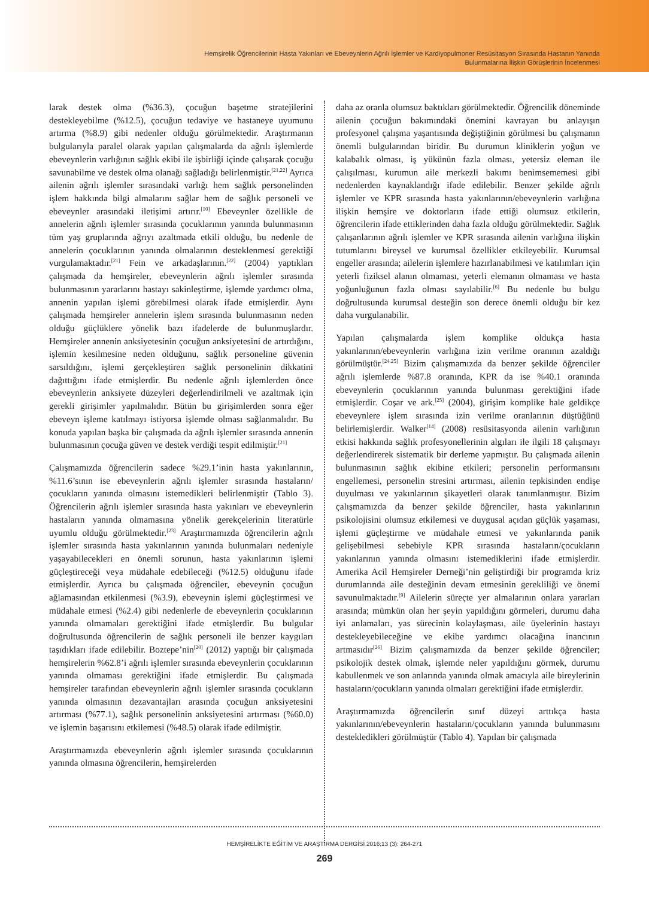Hemşirelik Öğrencilerinin Hasta Yakınları ve Ebeveynlerin Ağrılı İşlemler ve Kardiyopulmoner Resüsitasyon Sırasında Hastanın Yanında
Bulunmalarına İlişkin Görüşlerinin İncelenmesi
larak destek olma (%36.3), çocuğun başetme stratejilerini destekleyebilme (%12.5), çocuğun tedaviye ve hastaneye uyumunu artırma (%8.9) gibi nedenler olduğu görülmektedir. Araştırmanın bulgularıyla paralel olarak yapılan çalışmalarda da ağrılı işlemlerde ebeveynlerin varlığının sağlık ekibi ile işbirliği içinde çalışarak çocuğu savunabilme ve destek olma olanağı sağladığı belirlenmiştir.<sup>[21,22]</sup> Ayrıca ailenin ağrılı işlemler sırasındaki varlığı hem sağlık personelinden işlem hakkında bilgi almalarını sağlar hem de sağlık personeli ve ebeveynler arasındaki iletişimi artırır.<sup>[10]</sup> Ebeveynler özellikle de annelerin ağrılı işlemler sırasında çocuklarının yanında bulunmasının tüm yaş gruplarında ağrıyı azaltmada etkili olduğu, bu nedenle de annelerin çocuklarının yanında olmalarının desteklenmesi gerektiği vurgulamaktadır.<sup>[21]</sup> Fein ve arkadaşlarının.<sup>[22]</sup> (2004) yaptıkları çalışmada da hemşireler, ebeveynlerin ağrılı işlemler sırasında bulunmasının yararlarını hastayı sakinleştirme, işlemde yardımcı olma, annenin yapılan işlemi görebilmesi olarak ifade etmişlerdir. Aynı çalışmada hemşireler annelerin işlem sırasında bulunmasının neden olduğu güçlüklere yönelik bazı ifadelerde de bulunmuşlardır. Hemşireler annenin anksiyetesinin çocuğun anksiyetesini de artırdığını, işlemin kesilmesine neden olduğunu, sağlık personeline güvenin sarsıldığını, işlemi gerçekleştiren sağlık personelinin dikkatini dağıttığını ifade etmişlerdir. Bu nedenle ağrılı işlemlerden önce ebeveynlerin anksiyete düzeyleri değerlendirilmeli ve azaltmak için gerekli girişimler yapılmalıdır. Bütün bu girişimlerden sonra eğer ebeveyn işleme katılmayı istiyorsa işlemde olması sağlanmalıdır. Bu konuda yapılan başka bir çalışmada da ağrılı işlemler sırasında annenin bulunmasının çocuğa güven ve destek verdiği tespit edilmiştir.<sup>[21]</sup>
Çalışmamızda öğrencilerin sadece %29.1’inin hasta yakınlarının, %11.6’sının ise ebeveynlerin ağrılı işlemler sırasında hastaların/çocukların yanında olmasını istemedikleri belirlenmiştir (Tablo 3). Öğrencilerin ağrılı işlemler sırasında hasta yakınları ve ebeveynlerin hastaların yanında olmamasına yönelik gerekçelerinin literatürle uyumlu olduğu görülmektedir.<sup>[23]</sup> Araştırmamızda öğrencilerin ağrılı işlemler sırasında hasta yakınlarının yanında bulunmaları nedeniyle yaşayabilecekleri en önemli sorunun, hasta yakınlarının işlemi güçleştireceği veya müdahale edebileceği (%12.5) olduğunu ifade etmişlerdir. Ayrıca bu çalışmada öğrenciler, ebeveynin çocuğun ağlamasından etkilenmesi (%3.9), ebeveynin işlemi güçleştirmesi ve müdahale etmesi (%2.4) gibi nedenlerle de ebeveynlerin çocuklarının yanında olmamaları gerektiğini ifade etmişlerdir. Bu bulgular doğrultusunda öğrencilerin de sağlık personeli ile benzer kaygıları taşıdıkları ifade edilebilir. Boztepe’nin<sup>[20]</sup> (2012) yaptığı bir çalışmada hemşirelerin %62.8’i ağrılı işlemler sırasında ebeveynlerin çocuklarının yanında olmaması gerektiğini ifade etmişlerdir. Bu çalışmada hemşireler tarafından ebeveynlerin ağrılı işlemler sırasında çocukların yanında olmasının dezavantajları arasında çocuğun anksiyetesini artırması (%77.1), sağlık personelinin anksiyetesini artırması (%60.0) ve işlemin başarısını etkilemesi (%48.5) olarak ifade edilmiştir.
Araştırmamızda ebeveynlerin ağrılı işlemler sırasında çocuklarının yanında olmasına öğrencilerin, hemşirelerden
daha az oranla olumsuz baktıkları görülmektedir. Öğrencilik döneminde ailenin çocuğun bakımındaki önemini kavrayan bu anlayışın profesyonel çalışma yaşantısında değiştiğinin görülmesi bu çalışmanın önemli bulgularından biridir. Bu durumun kliniklerin yoğun ve kalabalık olması, iş yükünün fazla olması, yetersiz eleman ile çalışılması, kurumun aile merkezli bakımı benimsememesi gibi nedenlerden kaynaklandığı ifade edilebilir. Benzer şekilde ağrılı işlemler ve KPR sırasında hasta yakınlarının/ebeveynlerin varlığına ilişkin hemşire ve doktorların ifade ettiği olumsuz etkilerin, öğrencilerin ifade ettiklerinden daha fazla olduğu görülmektedir. Sağlık çalışanlarının ağrılı işlemler ve KPR sırasında ailenin varlığına ilişkin tutumlarını bireysel ve kurumsal özellikler etkileyebilir. Kurumsal engeller arasında; ailelerin işlemlere hazırlanabilmesi ve katılımları için yeterli fiziksel alanın olmaması, yeterli elemanın olmaması ve hasta yoğunluğunun fazla olması sayılabilir.<sup>[6]</sup> Bu nedenle bu bulgu doğrultusunda kurumsal desteğin son derece önemli olduğu bir kez daha vurgulanabilir.
Yapılan çalışmalarda işlem komplike oldukça hasta yakınlarının/ebeveynlerin varlığına izin verilme oranının azaldığı görülmüştür.<sup>[24.25]</sup> Bizim çalışmamızda da benzer şekilde öğrenciler ağrılı işlemlerde %87.8 oranında, KPR da ise %40.1 oranında ebeveynlerin çocuklarının yanında bulunması gerektiğini ifade etmişlerdir. Coşar ve ark.<sup>[25]</sup> (2004), girişim komplike hale geldikçe ebeveynlere işlem sırasında izin verilme oranlarının düştüğünü belirlemişlerdir. Walker<sup>[14]</sup> (2008) resüsitasyonda ailenin varlığının etkisi hakkında sağlık profesyonellerinin algıları ile ilgili 18 çalışmayı değerlendirerek sistematik bir derleme yapmıştır. Bu çalışmada ailenin bulunmasının sağlık ekibine etkileri; personelin performansını engellemesi, personelin stresini artırması, ailenin tepkisinden endişe duyulması ve yakınlarının şikayetleri olarak tanımlanmıştır. Bizim çalışmamızda da benzer şekilde öğrenciler, hasta yakınlarının psikolojisini olumsuz etkilemesi ve duygusal açıdan güçlük yaşaması, işlemi güçleştirme ve müdahale etmesi ve yakınlarında panik gelişebilmesi sebebiyle KPR sırasında hastaların/çocukların yakınlarının yanında olmasını istemediklerini ifade etmişlerdir. Amerika Acil Hemşireler Derneği’nin geliştirdiği bir programda kriz durumlarında aile desteğinin devam etmesinin gerekliliği ve önemi savunulmaktadır.<sup>[9]</sup> Ailelerin süreçte yer almalarının onlara yararları arasında; mümkün olan her şeyin yapıldığını görmeleri, durumu daha iyi anlamaları, yas sürecinin kolaylaşması, aile üyelerinin hastayı destekleyebileceğine ve ekibe yardımcı olacağına inancının artmasıdır<sup>[26]</sup> Bizim çalışmamızda da benzer şekilde öğrenciler; psikolojik destek olmak, işlemde neler yapıldığını görmek, durumu kabullenmek ve son anlarında yanında olmak amacıyla aile bireylerinin hastaların/çocukların yanında olmaları gerektiğini ifade etmişlerdir.
Araştırmamızda öğrencilerin sınıf düzeyi arttıkça hasta yakınlarının/ebeveynlerin hastaların/çocukların yanında bulunmasını destekledikleri görülmüştür (Tablo 4). Yapılan bir çalışmada
HEMŞİRELİKTE EĞİTİM VE ARAŞTIRMA DERGİSİ 2016;13 (3): 264-271
269